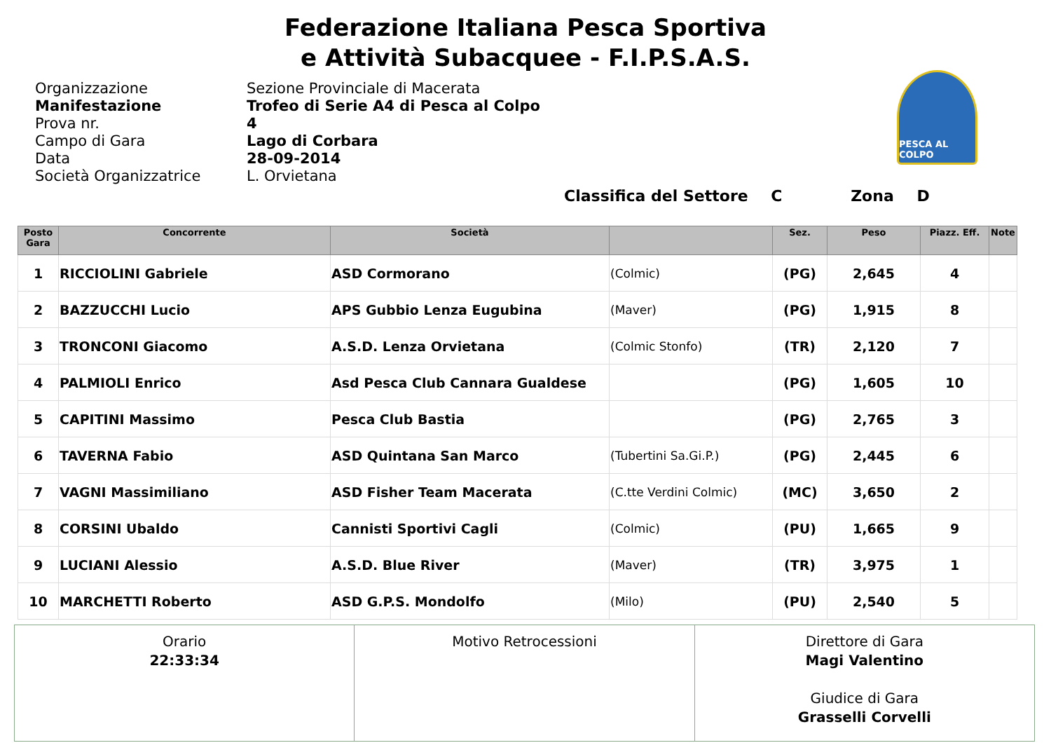Federazione Italiana Pesca Sportiva
e Attività Subacquee - F.I.P.S.A.S.
PESCA AL COLPO
Organizzazione
Sezione Provinciale di Macerata
Manifestazione
Trofeo di Serie A4 di Pesca al Colpo
Prova nr.
4
Campo di Gara
Lago di Corbara
Data
28-09-2014
Società Organizzatrice
L. Orvietana
Classifica del Settore C Zona D
| Posto Gara | Concorrente | Società | | Sez. | Peso | Piazz. Eff. | Note |
| --- | --- | --- | --- | --- | --- | --- | --- |
| 1 | RICCIOLINI Gabriele | ASD Cormorano | (Colmic) | (PG) | 2,645 | 4 | |
| 2 | BAZZUCCHI Lucio | APS Gubbio Lenza Eugubina | (Maver) | (PG) | 1,915 | 8 | |
| 3 | TRONCONI Giacomo | A.S.D. Lenza Orvietana | (Colmic Stonfo) | (TR) | 2,120 | 7 | |
| 4 | PALMIOLI Enrico | Asd Pesca Club Cannara Gualdese | | (PG) | 1,605 | 10 | |
| 5 | CAPITINI Massimo | Pesca Club Bastia | | (PG) | 2,765 | 3 | |
| 6 | TAVERNA Fabio | ASD Quintana San Marco | (Tubertini Sa.Gi.P.) | (PG) | 2,445 | 6 | |
| 7 | VAGNI Massimiliano | ASD Fisher Team Macerata | (C.tte Verdini Colmic) | (MC) | 3,650 | 2 | |
| 8 | CORSINI Ubaldo | Cannisti Sportivi Cagli | (Colmic) | (PU) | 1,665 | 9 | |
| 9 | LUCIANI Alessio | A.S.D. Blue River | (Maver) | (TR) | 3,975 | 1 | |
| 10 | MARCHETTI Roberto | ASD G.P.S. Mondolfo | (Milo) | (PU) | 2,540 | 5 | |
| Orario 22:33:34 | Motivo Retrocessioni | Direttore di Gara Magi Valentino Giudice di Gara Grasselli Corvelli |